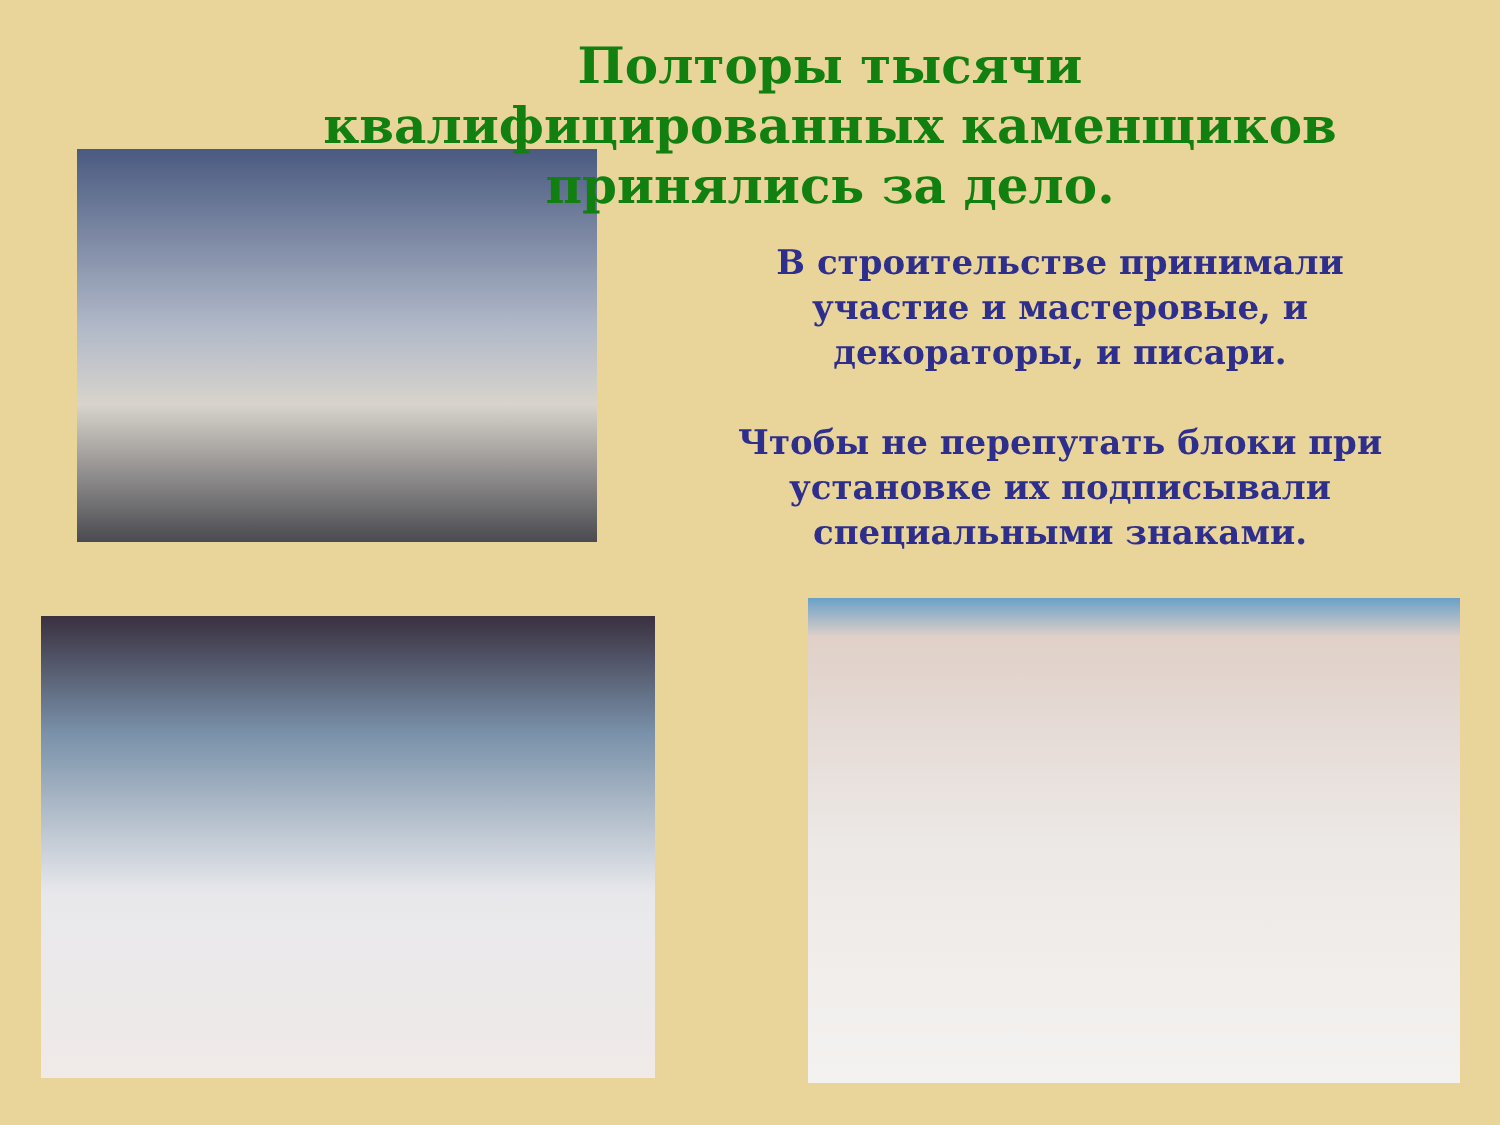Полторы тысячи квалифицированных каменщиков
принялись за дело.
В строительстве принимали участие и мастеровые, и декораторы, и писари.
Чтобы не перепутать блоки при установке их подписывали специальными знаками.